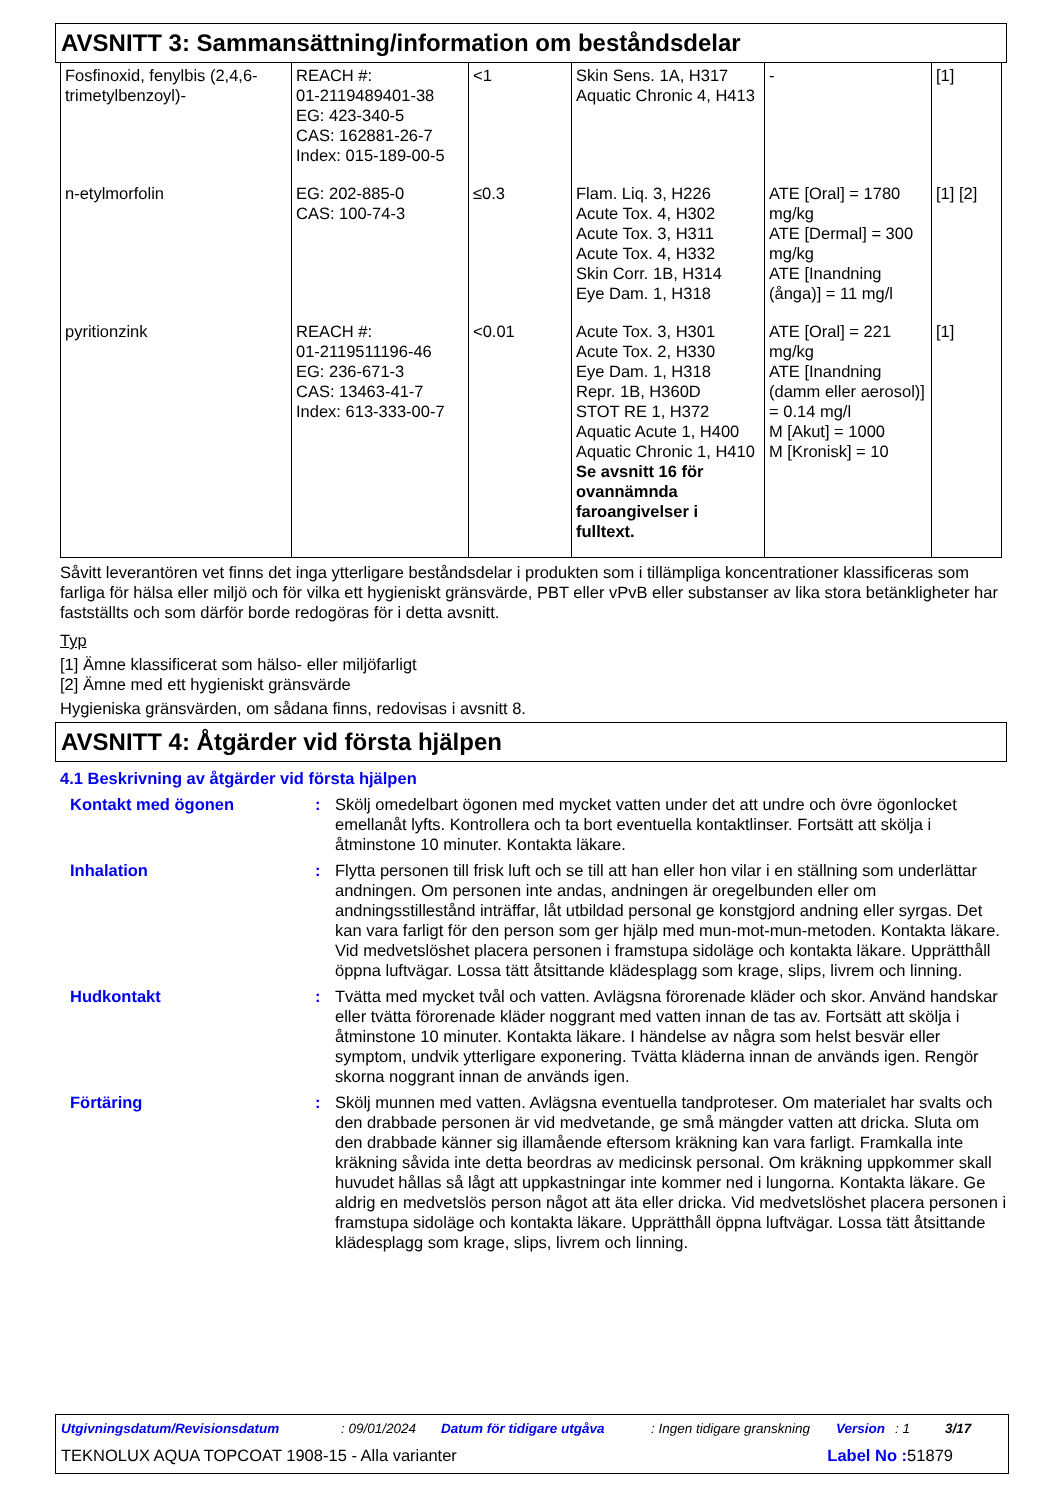AVSNITT 3: Sammansättning/information om beståndsdelar
| Fosfinoxid, fenylbis (2,4,6-trimetylbenzoyl)- | REACH #: 01-2119489401-38 EG: 423-340-5 CAS: 162881-26-7 Index: 015-189-00-5 | <1 | Skin Sens. 1A, H317 Aquatic Chronic 4, H413 | - | [1] |
| n-etylmorfolin | EG: 202-885-0 CAS: 100-74-3 | ≤0.3 | Flam. Liq. 3, H226 Acute Tox. 4, H302 Acute Tox. 3, H311 Acute Tox. 4, H332 Skin Corr. 1B, H314 Eye Dam. 1, H318 | ATE [Oral] = 1780 mg/kg ATE [Dermal] = 300 mg/kg ATE [Inandning (ånga)] = 11 mg/l | [1] [2] |
| pyritionzink | REACH #: 01-2119511196-46 EG: 236-671-3 CAS: 13463-41-7 Index: 613-333-00-7 | <0.01 | Acute Tox. 3, H301 Acute Tox. 2, H330 Eye Dam. 1, H318 Repr. 1B, H360D STOT RE 1, H372 Aquatic Acute 1, H400 Aquatic Chronic 1, H410 Se avsnitt 16 för ovannämnda faroangivelser i fulltext. | ATE [Oral] = 221 mg/kg ATE [Inandning (damm eller aerosol)] = 0.14 mg/l M [Akut] = 1000 M [Kronisk] = 10 | [1] |
Såvitt leverantören vet finns det inga ytterligare beståndsdelar i produkten som i tillämpliga koncentrationer klassificeras som farliga för hälsa eller miljö och för vilka ett hygieniskt gränsvärde, PBT eller vPvB eller substanser av lika stora betänkligheter har fastställts och som därför borde redogöras för i detta avsnitt.
Typ
[1] Ämne klassificerat som hälso- eller miljöfarligt
[2] Ämne med ett hygieniskt gränsvärde
Hygieniska gränsvärden, om sådana finns, redovisas i avsnitt 8.
AVSNITT 4: Åtgärder vid första hjälpen
4.1 Beskrivning av åtgärder vid första hjälpen
Kontakt med ögonen : Skölj omedelbart ögonen med mycket vatten under det att undre och övre ögonlocket emellanåt lyfts. Kontrollera och ta bort eventuella kontaktlinser. Fortsätt att skölja i åtminstone 10 minuter. Kontakta läkare.
Inhalation : Flytta personen till frisk luft och se till att han eller hon vilar i en ställning som underlättar andningen. Om personen inte andas, andningen är oregelbunden eller om andningsstillestånd inträffar, låt utbildad personal ge konstgjord andning eller syrgas. Det kan vara farligt för den person som ger hjälp med mun-mot-mun-metoden. Kontakta läkare. Vid medvetslöshet placera personen i framstupa sidoläge och kontakta läkare. Upprätthåll öppna luftvägar. Lossa tätt åtsittande klädesplagg som krage, slips, livrem och linning.
Hudkontakt : Tvätta med mycket tvål och vatten. Avlägsna förorenade kläder och skor. Använd handskar eller tvätta förorenade kläder noggrant med vatten innan de tas av. Fortsätt att skölja i åtminstone 10 minuter. Kontakta läkare. I händelse av några som helst besvär eller symptom, undvik ytterligare exponering. Tvätta kläderna innan de används igen. Rengör skorna noggrant innan de används igen.
Förtäring : Skölj munnen med vatten. Avlägsna eventuella tandproteser. Om materialet har svalts och den drabbade personen är vid medvetande, ge små mängder vatten att dricka. Sluta om den drabbade känner sig illamående eftersom kräkning kan vara farligt. Framkalla inte kräkning såvida inte detta beordras av medicinsk personal. Om kräkning uppkommer skall huvudet hållas så lågt att uppkastningar inte kommer ned i lungorna. Kontakta läkare. Ge aldrig en medvetslös person något att äta eller dricka. Vid medvetslöshet placera personen i framstupa sidoläge och kontakta läkare. Upprätthåll öppna luftvägar. Lossa tätt åtsittande klädesplagg som krage, slips, livrem och linning.
Utgivningsdatum/Revisionsdatum: 09/01/2024 Datum för tidigare utgåva: Ingen tidigare granskning Version: 1 3/17
TEKNOLUX AQUA TOPCOAT 1908-15 - Alla varianter Label No : 51879